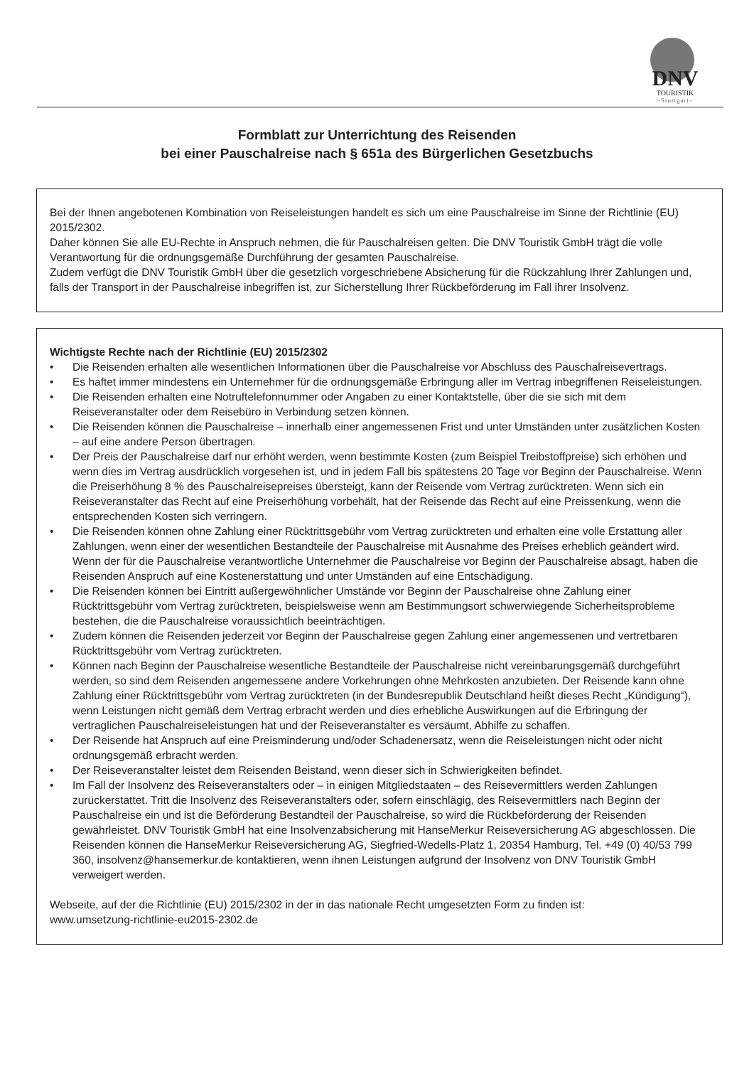DNV
TOURISTIK
–Stuttgart–
Formblatt zur Unterrichtung des Reisenden
bei einer Pauschalreise nach § 651a des Bürgerlichen Gesetzbuchs
Bei der Ihnen angebotenen Kombination von Reiseleistungen handelt es sich um eine Pauschalreise im Sinne der Richtlinie (EU) 2015/2302.
Daher können Sie alle EU-Rechte in Anspruch nehmen, die für Pauschalreisen gelten. Die DNV Touristik GmbH trägt die volle Verantwortung für die ordnungsgemäße Durchführung der gesamten Pauschalreise.
Zudem verfügt die DNV Touristik GmbH über die gesetzlich vorgeschriebene Absicherung für die Rückzahlung Ihrer Zahlungen und, falls der Transport in der Pauschalreise inbegriffen ist, zur Sicherstellung Ihrer Rückbeförderung im Fall ihrer Insolvenz.
Wichtigste Rechte nach der Richtlinie (EU) 2015/2302
• Die Reisenden erhalten alle wesentlichen Informationen über die Pauschalreise vor Abschluss des Pauschalreisevertrags.
• Es haftet immer mindestens ein Unternehmer für die ordnungsgemäße Erbringung aller im Vertrag inbegriffenen Reiseleistungen.
• Die Reisenden erhalten eine Notruftelefonnummer oder Angaben zu einer Kontaktstelle, über die sie sich mit dem Reiseveranstalter oder dem Reisebüro in Verbindung setzen können.
• Die Reisenden können die Pauschalreise – innerhalb einer angemessenen Frist und unter Umständen unter zusätzlichen Kosten – auf eine andere Person übertragen.
• Der Preis der Pauschalreise darf nur erhöht werden, wenn bestimmte Kosten (zum Beispiel Treibstoffpreise) sich erhöhen und wenn dies im Vertrag ausdrücklich vorgesehen ist, und in jedem Fall bis spätestens 20 Tage vor Beginn der Pauschalreise. Wenn die Preiserhöhung 8 % des Pauschalreisepreises übersteigt, kann der Reisende vom Vertrag zurücktreten. Wenn sich ein Reiseveranstalter das Recht auf eine Preiserhöhung vorbehält, hat der Reisende das Recht auf eine Preissenkung, wenn die entsprechenden Kosten sich verringern.
• Die Reisenden können ohne Zahlung einer Rücktrittsgebühr vom Vertrag zurücktreten und erhalten eine volle Erstattung aller Zahlungen, wenn einer der wesentlichen Bestandteile der Pauschalreise mit Ausnahme des Preises erheblich geändert wird. Wenn der für die Pauschalreise verantwortliche Unternehmer die Pauschalreise vor Beginn der Pauschalreise absagt, haben die Reisenden Anspruch auf eine Kostenerstattung und unter Umständen auf eine Entschädigung.
• Die Reisenden können bei Eintritt außergewöhnlicher Umstände vor Beginn der Pauschalreise ohne Zahlung einer Rücktrittsgebühr vom Vertrag zurücktreten, beispielsweise wenn am Bestimmungsort schwerwiegende Sicherheitsprobleme bestehen, die die Pauschalreise voraussichtlich beeinträchtigen.
• Zudem können die Reisenden jederzeit vor Beginn der Pauschalreise gegen Zahlung einer angemessenen und vertretbaren Rücktrittsgebühr vom Vertrag zurücktreten.
• Können nach Beginn der Pauschalreise wesentliche Bestandteile der Pauschalreise nicht vereinbarungsgemäß durchgeführt werden, so sind dem Reisenden angemessene andere Vorkehrungen ohne Mehrkosten anzubieten. Der Reisende kann ohne Zahlung einer Rücktrittsgebühr vom Vertrag zurücktreten (in der Bundesrepublik Deutschland heißt dieses Recht „Kündigung“), wenn Leistungen nicht gemäß dem Vertrag erbracht werden und dies erhebliche Auswirkungen auf die Erbringung der vertraglichen Pauschalreiseleistungen hat und der Reiseveranstalter es versäumt, Abhilfe zu schaffen.
• Der Reisende hat Anspruch auf eine Preisminderung und/oder Schadenersatz, wenn die Reiseleistungen nicht oder nicht ordnungsgemäß erbracht werden.
• Der Reiseveranstalter leistet dem Reisenden Beistand, wenn dieser sich in Schwierigkeiten befindet.
• Im Fall der Insolvenz des Reiseveranstalters oder – in einigen Mitgliedstaaten – des Reisevermittlers werden Zahlungen zurückerstattet. Tritt die Insolvenz des Reiseveranstalters oder, sofern einschlägig, des Reisevermittlers nach Beginn der Pauschalreise ein und ist die Beförderung Bestandteil der Pauschalreise, so wird die Rückbeförderung der Reisenden gewährleistet. DNV Touristik GmbH hat eine Insolvenzabsicherung mit HanseMerkur Reiseversicherung AG abgeschlossen. Die Reisenden können die HanseMerkur Reiseversicherung AG, Siegfried-Wedells-Platz 1, 20354 Hamburg, Tel. +49 (0) 40/53 799 360, insolvenz@hansemerkur.de kontaktieren, wenn ihnen Leistungen aufgrund der Insolvenz von DNV Touristik GmbH verweigert werden.
Webseite, auf der die Richtlinie (EU) 2015/2302 in der in das nationale Recht umgesetzten Form zu finden ist:
www.umsetzung-richtlinie-eu2015-2302.de